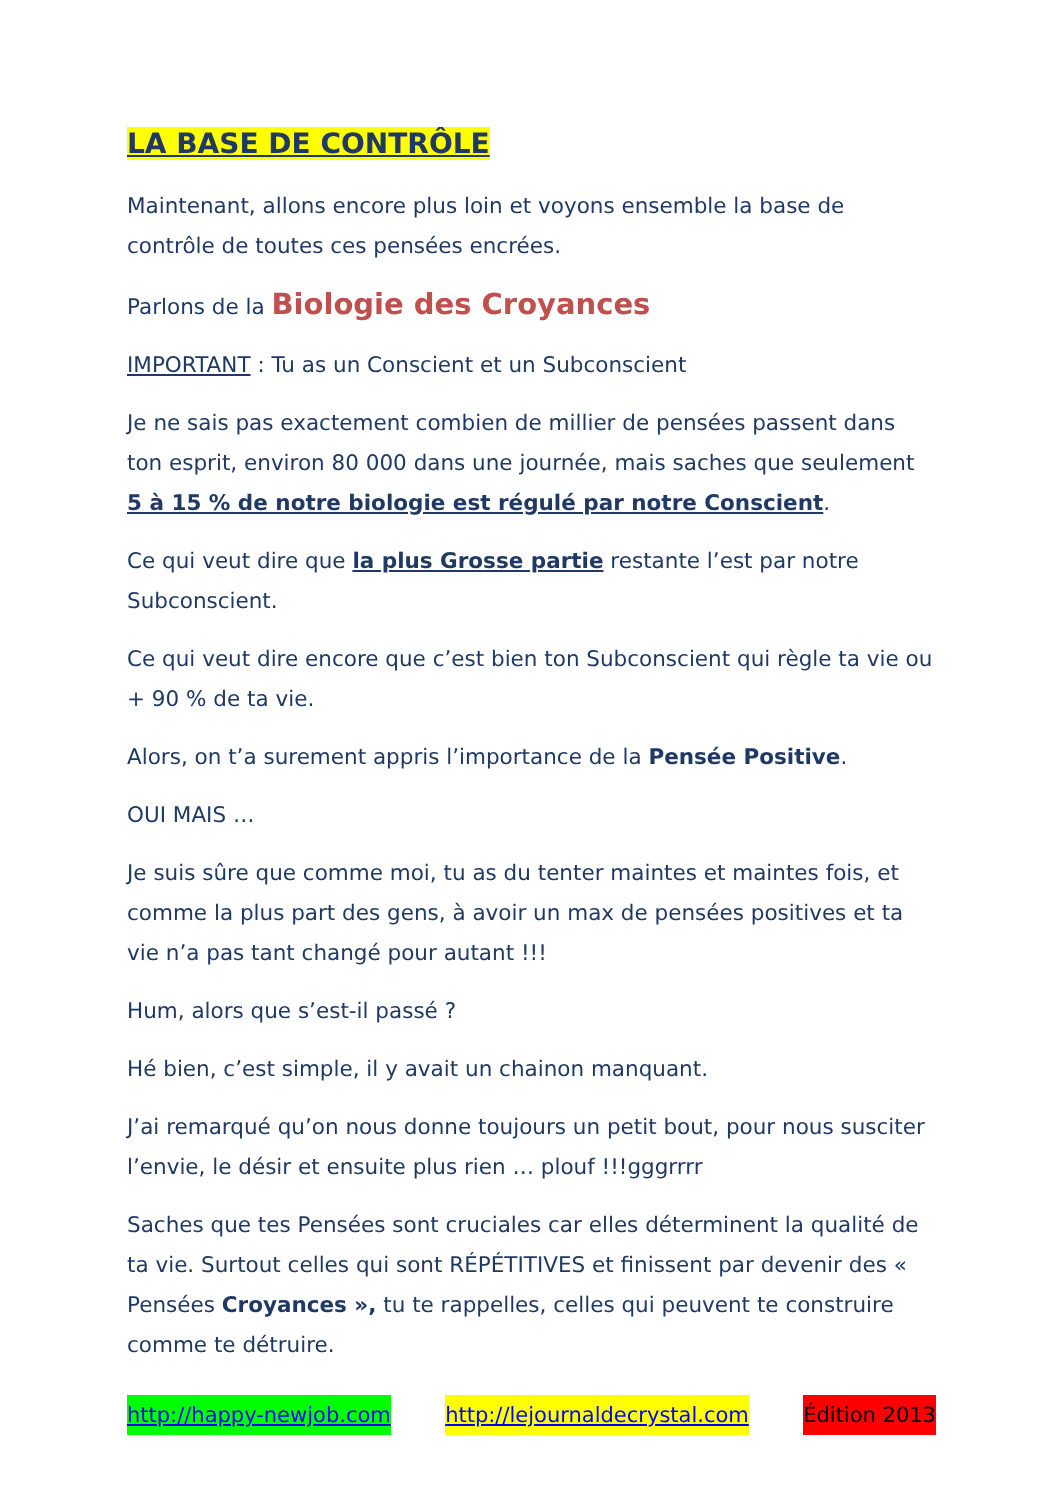LA BASE DE CONTRÔLE
Maintenant, allons encore plus loin et voyons ensemble la base de contrôle de toutes ces pensées encrées.
Parlons de la Biologie des Croyances
IMPORTANT : Tu as un Conscient et un Subconscient
Je ne sais pas exactement combien de millier de pensées passent dans ton esprit, environ 80 000 dans une journée, mais saches que seulement 5 à 15 % de notre biologie est régulé par notre Conscient.
Ce qui veut dire que la plus Grosse partie restante l’est par notre Subconscient.
Ce qui veut dire encore que c’est bien ton Subconscient qui règle ta vie ou + 90 % de ta vie.
Alors, on t’a surement appris l’importance de la Pensée Positive.
OUI MAIS …
Je suis sûre que comme moi, tu as du tenter maintes et maintes fois, et comme la plus part des gens, à avoir un max de pensées positives et ta vie n’a pas tant changé pour autant !!!
Hum, alors que s’est-il passé ?
Hé bien, c’est simple, il y avait un chainon manquant.
J’ai remarqué qu’on nous donne toujours un petit bout, pour nous susciter l’envie, le désir et ensuite plus rien … plouf !!!gggrrrr
Saches que tes Pensées sont cruciales car elles déterminent la qualité de ta vie. Surtout celles qui sont RÉPÉTITIVES et finissent par devenir des « Pensées Croyances », tu te rappelles, celles qui peuvent te construire comme te détruire.
http://happy-newjob.com http://lejournaldecrystal.com Édition 2013